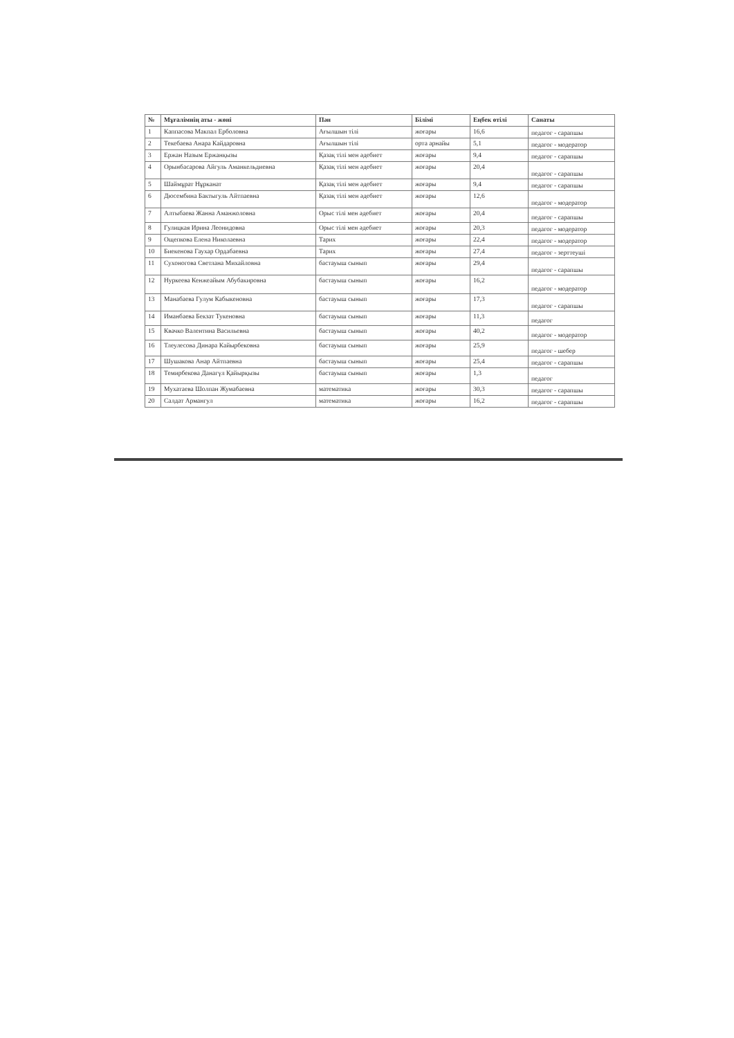| № | Мұғалімнің аты - жөні | Пән | Білімі | Еңбек өтілі | Санаты |
| --- | --- | --- | --- | --- | --- |
| 1 | Каппасова Макпал Ерболовна | Ағылшын тілі | жоғары | 16,6 | педагог - сарапшы |
| 2 | Текебаева Анара Кайдаровна | Ағылшын тілі | орта арнайы | 5,1 | педагог - модератор |
| 3 | Ержан Назым Ержанқызы | Қазақ тілі мен әдебиет | жоғары | 9,4 | педагог - сарапшы |
| 4 | Орынбасарова Айгуль Аманкельдиевна | Қазақ тілі мен әдебиет | жоғары | 20,4 | педагог - сарапшы |
| 5 | Шаймұрат Нұрканат | Қазақ тілі мен әдебиет | жоғары | 9,4 | педагог - сарапшы |
| 6 | Дюсембина Бактыгуль Айтпаевна | Қазақ тілі мен әдебиет | жоғары | 12,6 | педагог - модератор |
| 7 | Алтыбаева Жанна Аманжоловна | Орыс тілі мен әдебиет | жоғары | 20,4 | педагог - сарапшы |
| 8 | Гулицкая Ирина Леонидовна | Орыс тілі мен әдебиет | жоғары | 20,3 | педагог - модератор |
| 9 | Ощепкова Елена Николаевна | Тарих | жоғары | 22,4 | педагог - модератор |
| 10 | Биекенова Гаухар Ордабаевна | Тарих | жоғары | 27,4 | педагог - зерттеуші |
| 11 | Сухоногова Светлана Михайловна | бастауыш сынып | жоғары | 29,4 | педагог - сарапшы |
| 12 | Нуркеева Кенжеайым Абубакировна | бастауыш сынып | жоғары | 16,2 | педагог - модератор |
| 13 | Манабаева Гулум Кабыкеновна | бастауыш сынып | жоғары | 17,3 | педагог - сарапшы |
| 14 | Иманбаева Бекзат Тукеновна | бастауыш сынып | жоғары | 11,3 | педагог |
| 15 | Квачко Валентина Васильевна | бастауыш сынып | жоғары | 40,2 | педагог - модератор |
| 16 | Тлеулесова Динара Кайырбековна | бастауыш сынып | жоғары | 25,9 | педагог - шебер |
| 17 | Шушакова Анар Айтпаевна | бастауыш сынып | жоғары | 25,4 | педагог - сарапшы |
| 18 | Темирбекова Данагүл Қайырқызы | бастауыш сынып | жоғары | 1,3 | педагог |
| 19 | Мухатаева Шолпан Жумабаевна | математика | жоғары | 30,3 | педагог - сарапшы |
| 20 | Салдат Армангул | математика | жоғары | 16,2 | педагог - сарапшы |